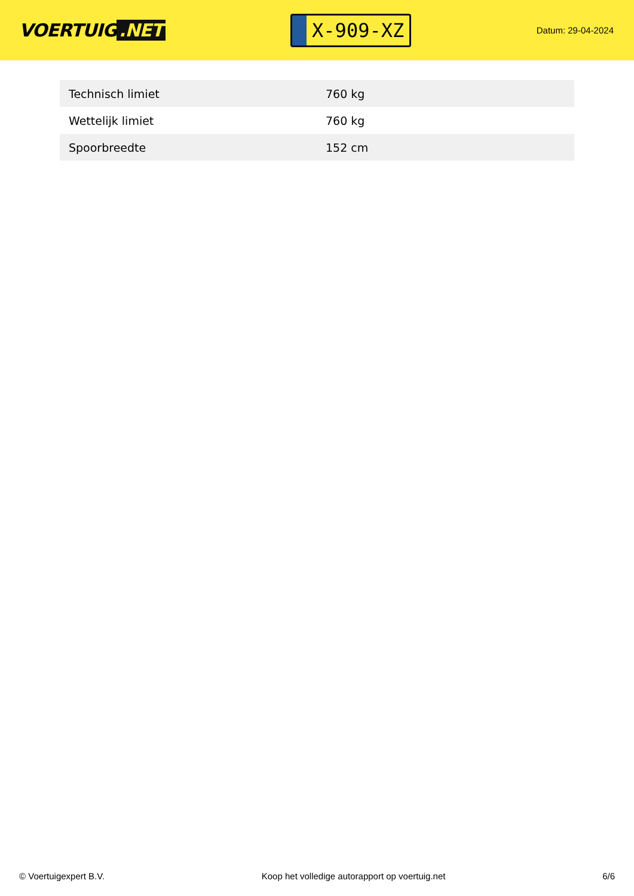VOERTUIG.NET
X-909-XZ
Datum: 29-04-2024
| Technisch limiet | 760 kg |
| Wettelijk limiet | 760 kg |
| Spoorbreedte | 152 cm |
© Voertuigexpert B.V. Koop het volledige autorapport op voertuig.net 6/6